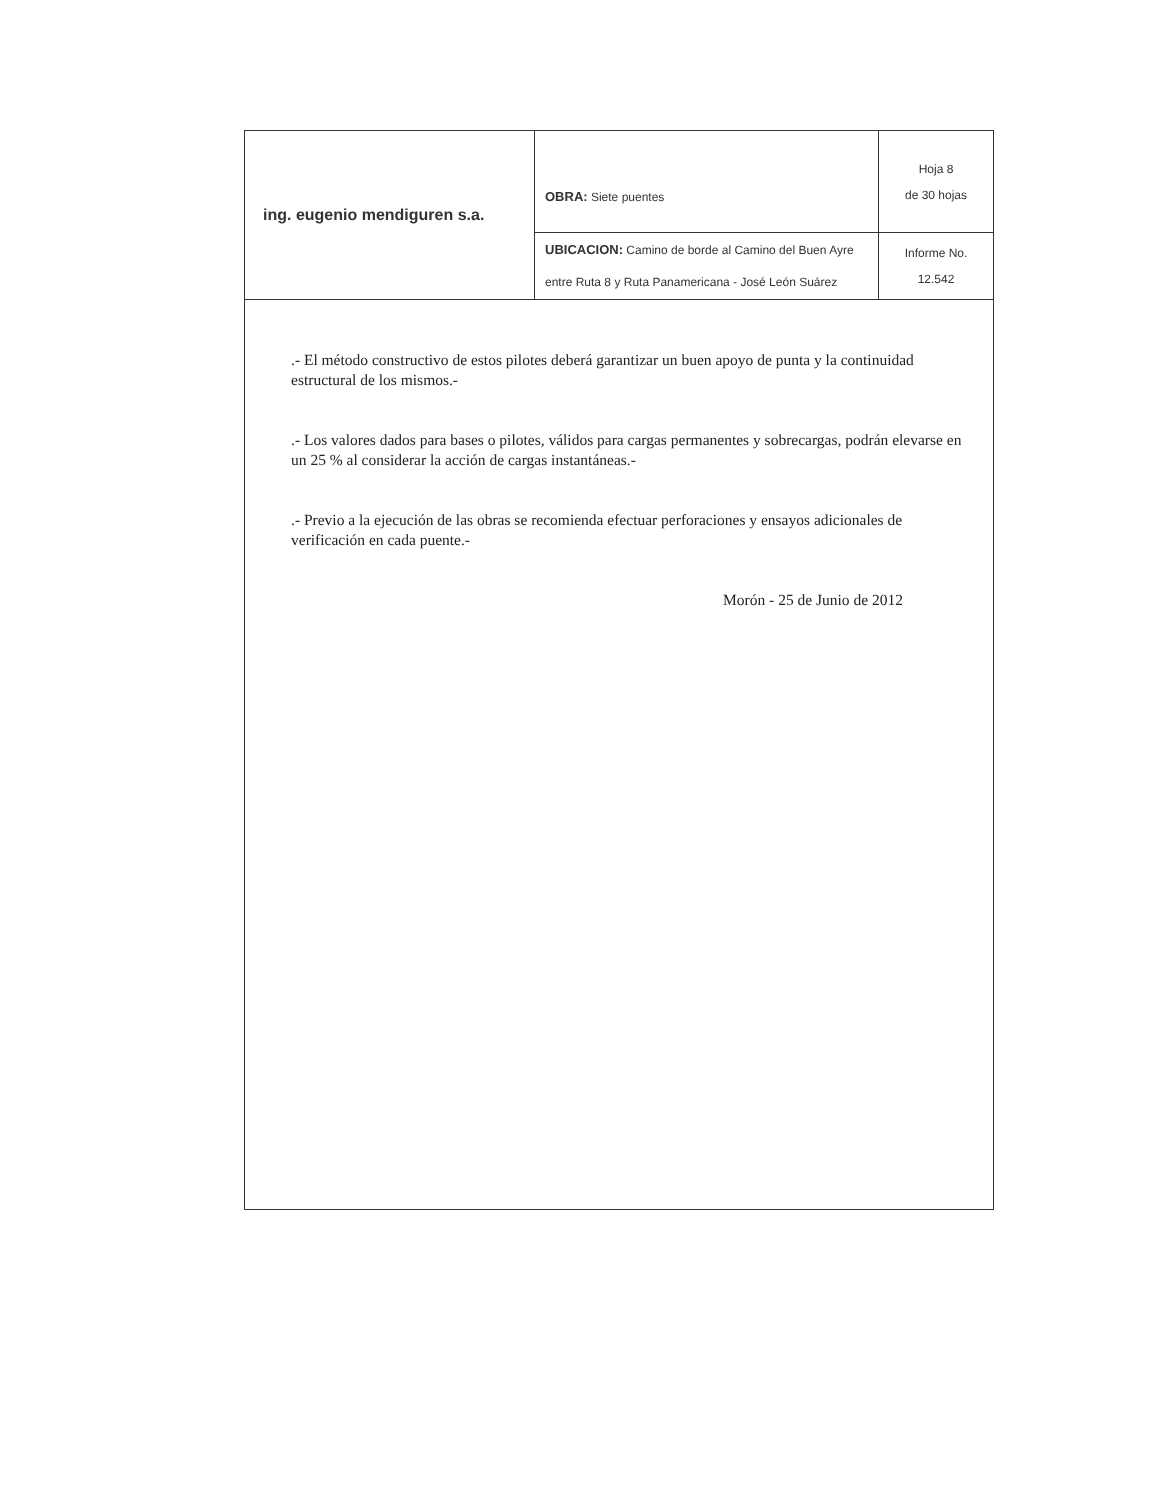| ing. eugenio mendiguren s.a. | OBRA: Siete puentes | Hoja 8 de 30 hojas |
| | UBICACION: Camino de borde al Camino del Buen Ayre entre Ruta 8 y Ruta Panamericana - José León Suárez | Informe No. 12.542 |
.- El método constructivo de estos pilotes deberá garantizar un buen apoyo de punta y la continuidad estructural de los mismos.-
.- Los valores dados para bases o pilotes, válidos para cargas permanentes y sobrecargas, podrán elevarse en un 25 % al considerar la acción de cargas instantáneas.-
.- Previo a la ejecución de las obras se recomienda efectuar perforaciones y ensayos adicionales de verificación en cada puente.-
Morón - 25 de Junio de 2012